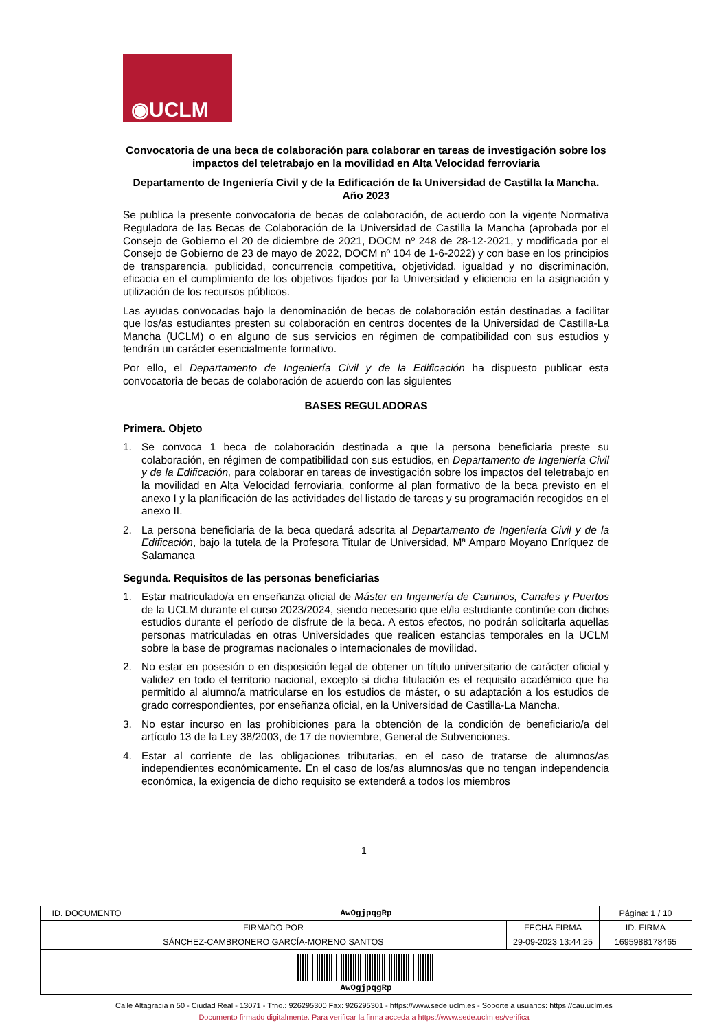◉UCLM
Convocatoria de una beca de colaboración para colaborar en tareas de investigación sobre los impactos del teletrabajo en la movilidad en Alta Velocidad ferroviaria
Departamento de Ingeniería Civil y de la Edificación de la Universidad de Castilla la Mancha. Año 2023
Se publica la presente convocatoria de becas de colaboración, de acuerdo con la vigente Normativa Reguladora de las Becas de Colaboración de la Universidad de Castilla la Mancha (aprobada por el Consejo de Gobierno el 20 de diciembre de 2021, DOCM nº 248 de 28-12-2021, y modificada por el Consejo de Gobierno de 23 de mayo de 2022, DOCM nº 104 de 1-6-2022) y con base en los principios de transparencia, publicidad, concurrencia competitiva, objetividad, igualdad y no discriminación, eficacia en el cumplimiento de los objetivos fijados por la Universidad y eficiencia en la asignación y utilización de los recursos públicos.
Las ayudas convocadas bajo la denominación de becas de colaboración están destinadas a facilitar que los/as estudiantes presten su colaboración en centros docentes de la Universidad de Castilla-La Mancha (UCLM) o en alguno de sus servicios en régimen de compatibilidad con sus estudios y tendrán un carácter esencialmente formativo.
Por ello, el Departamento de Ingeniería Civil y de la Edificación ha dispuesto publicar esta convocatoria de becas de colaboración de acuerdo con las siguientes
BASES REGULADORAS
Primera. Objeto
1. Se convoca 1 beca de colaboración destinada a que la persona beneficiaria preste su colaboración, en régimen de compatibilidad con sus estudios, en Departamento de Ingeniería Civil y de la Edificación, para colaborar en tareas de investigación sobre los impactos del teletrabajo en la movilidad en Alta Velocidad ferroviaria, conforme al plan formativo de la beca previsto en el anexo I y la planificación de las actividades del listado de tareas y su programación recogidos en el anexo II.
2. La persona beneficiaria de la beca quedará adscrita al Departamento de Ingeniería Civil y de la Edificación, bajo la tutela de la Profesora Titular de Universidad, Mª Amparo Moyano Enríquez de Salamanca
Segunda. Requisitos de las personas beneficiarias
1. Estar matriculado/a en enseñanza oficial de Máster en Ingeniería de Caminos, Canales y Puertos de la UCLM durante el curso 2023/2024, siendo necesario que el/la estudiante continúe con dichos estudios durante el período de disfrute de la beca. A estos efectos, no podrán solicitarla aquellas personas matriculadas en otras Universidades que realicen estancias temporales en la UCLM sobre la base de programas nacionales o internacionales de movilidad.
2. No estar en posesión o en disposición legal de obtener un título universitario de carácter oficial y validez en todo el territorio nacional, excepto si dicha titulación es el requisito académico que ha permitido al alumno/a matricularse en los estudios de máster, o su adaptación a los estudios de grado correspondientes, por enseñanza oficial, en la Universidad de Castilla-La Mancha.
3. No estar incurso en las prohibiciones para la obtención de la condición de beneficiario/a del artículo 13 de la Ley 38/2003, de 17 de noviembre, General de Subvenciones.
4. Estar al corriente de las obligaciones tributarias, en el caso de tratarse de alumnos/as independientes económicamente. En el caso de los/as alumnos/as que no tengan independencia económica, la exigencia de dicho requisito se extenderá a todos los miembros
1
| ID. DOCUMENTO | AwOgjpqgRp | | Página: 1 / 10 |
| FIRMADO POR | | FECHA FIRMA | ID. FIRMA |
| SÁNCHEZ-CAMBRONERO GARCÍA-MORENO SANTOS | | 29-09-2023 13:44:25 | 1695988178465 |
| AwOgjpqgRp | | | |
Calle Altagracia n 50 - Ciudad Real - 13071 - Tfno.: 926295300 Fax: 926295301 - https://www.sede.uclm.es - Soporte a usuarios: https://cau.uclm.es
Documento firmado digitalmente. Para verificar la firma acceda a https://www.sede.uclm.es/verifica